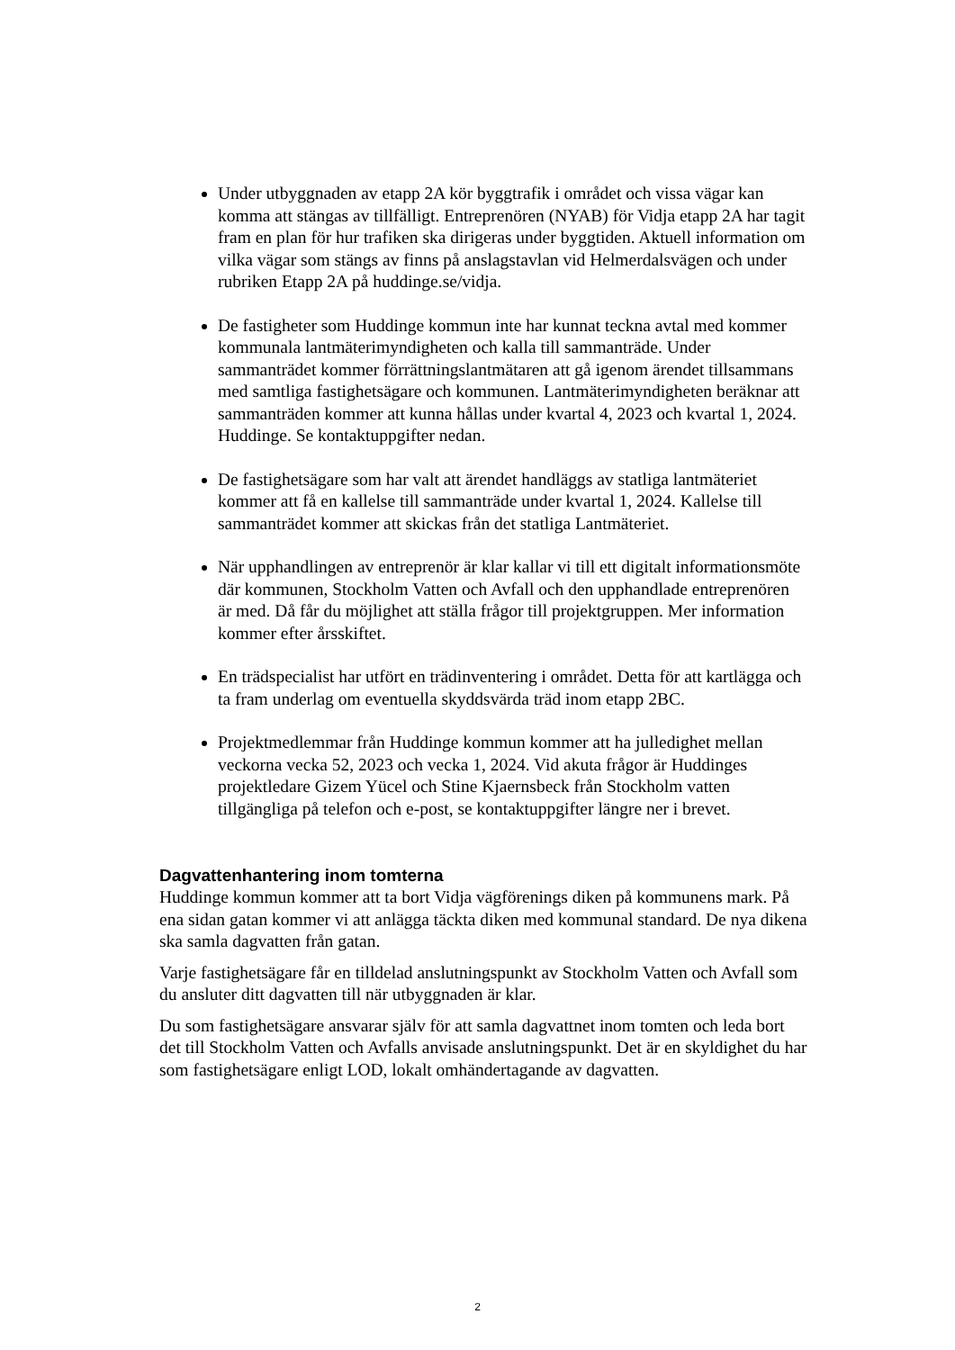Under utbyggnaden av etapp 2A kör byggtrafik i området och vissa vägar kan komma att stängas av tillfälligt. Entreprenören (NYAB) för Vidja etapp 2A har tagit fram en plan för hur trafiken ska dirigeras under byggtiden. Aktuell information om vilka vägar som stängs av finns på anslagstavlan vid Helmerdalsvägen och under rubriken Etapp 2A på huddinge.se/vidja.
De fastigheter som Huddinge kommun inte har kunnat teckna avtal med kommer kommunala lantmäterimyndigheten och kalla till sammanträde. Under sammanträdet kommer förrättningslantmätaren att gå igenom ärendet tillsammans med samtliga fastighetsägare och kommunen. Lantmäterimyndigheten beräknar att sammanträden kommer att kunna hållas under kvartal 4, 2023 och kvartal 1, 2024. Huddinge. Se kontaktuppgifter nedan.
De fastighetsägare som har valt att ärendet handläggs av statliga lantmäteriet kommer att få en kallelse till sammanträde under kvartal 1, 2024. Kallelse till sammanträdet kommer att skickas från det statliga Lantmäteriet.
När upphandlingen av entreprenör är klar kallar vi till ett digitalt informationsmöte där kommunen, Stockholm Vatten och Avfall och den upphandlade entreprenören är med. Då får du möjlighet att ställa frågor till projektgruppen. Mer information kommer efter årsskiftet.
En trädspecialist har utfört en trädinventering i området. Detta för att kartlägga och ta fram underlag om eventuella skyddsvärda träd inom etapp 2BC.
Projektmedlemmar från Huddinge kommun kommer att ha julledighet mellan veckorna vecka 52, 2023 och vecka 1, 2024. Vid akuta frågor är Huddinges projektledare Gizem Yücel och Stine Kjaernsbeck från Stockholm vatten tillgängliga på telefon och e-post, se kontaktuppgifter längre ner i brevet.
Dagvattenhantering inom tomterna
Huddinge kommun kommer att ta bort Vidja vägförenings diken på kommunens mark. På ena sidan gatan kommer vi att anlägga täckta diken med kommunal standard. De nya dikena ska samla dagvatten från gatan.
Varje fastighetsägare får en tilldelad anslutningspunkt av Stockholm Vatten och Avfall som du ansluter ditt dagvatten till när utbyggnaden är klar.
Du som fastighetsägare ansvarar själv för att samla dagvattnet inom tomten och leda bort det till Stockholm Vatten och Avfalls anvisade anslutningspunkt. Det är en skyldighet du har som fastighetsägare enligt LOD, lokalt omhändertagande av dagvatten.
2